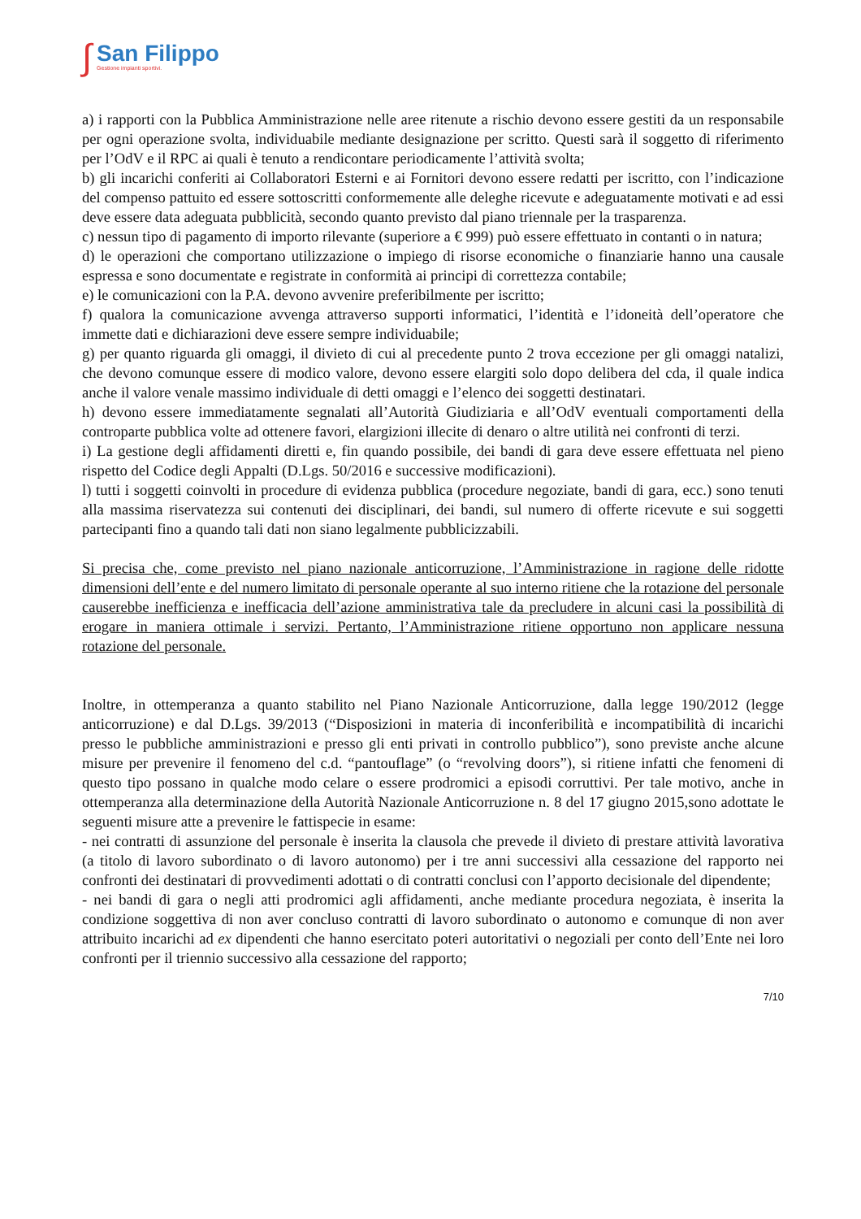∫
San Filippo
Gestione impianti sportivi.
a) i rapporti con la Pubblica Amministrazione nelle aree ritenute a rischio devono essere gestiti da un responsabile per ogni operazione svolta, individuabile mediante designazione per scritto. Questi sarà il soggetto di riferimento per l’OdV e il RPC ai quali è tenuto a rendicontare periodicamente l’attività svolta;
b) gli incarichi conferiti ai Collaboratori Esterni e ai Fornitori devono essere redatti per iscritto, con l’indicazione del compenso pattuito ed essere sottoscritti conformemente alle deleghe ricevute e adeguatamente motivati e ad essi deve essere data adeguata pubblicità, secondo quanto previsto dal piano triennale per la trasparenza.
c) nessun tipo di pagamento di importo rilevante (superiore a € 999) può essere effettuato in contanti o in natura;
d) le operazioni che comportano utilizzazione o impiego di risorse economiche o finanziarie hanno una causale espressa e sono documentate e registrate in conformità ai principi di correttezza contabile;
e) le comunicazioni con la P.A. devono avvenire preferibilmente per iscritto;
f) qualora la comunicazione avvenga attraverso supporti informatici, l’identità e l’idoneità dell’operatore che immette dati e dichiarazioni deve essere sempre individuabile;
g) per quanto riguarda gli omaggi, il divieto di cui al precedente punto 2 trova eccezione per gli omaggi natalizi, che devono comunque essere di modico valore, devono essere elargiti solo dopo delibera del cda, il quale indica anche il valore venale massimo individuale di detti omaggi e l’elenco dei soggetti destinatari.
h) devono essere immediatamente segnalati all’Autorità Giudiziaria e all’OdV eventuali comportamenti della controparte pubblica volte ad ottenere favori, elargizioni illecite di denaro o altre utilità nei confronti di terzi.
i) La gestione degli affidamenti diretti e, fin quando possibile, dei bandi di gara deve essere effettuata nel pieno rispetto del Codice degli Appalti (D.Lgs. 50/2016 e successive modificazioni).
l) tutti i soggetti coinvolti in procedure di evidenza pubblica (procedure negoziate, bandi di gara, ecc.) sono tenuti alla massima riservatezza sui contenuti dei disciplinari, dei bandi, sul numero di offerte ricevute e sui soggetti partecipanti fino a quando tali dati non siano legalmente pubblicizzabili.
Si precisa che, come previsto nel piano nazionale anticorruzione, l’Amministrazione in ragione delle ridotte dimensioni dell’ente e del numero limitato di personale operante al suo interno ritiene che la rotazione del personale causerebbe inefficienza e inefficacia dell’azione amministrativa tale da precludere in alcuni casi la possibilità di erogare in maniera ottimale i servizi. Pertanto, l’Amministrazione ritiene opportuno non applicare nessuna rotazione del personale.
Inoltre, in ottemperanza a quanto stabilito nel Piano Nazionale Anticorruzione, dalla legge 190/2012 (legge anticorruzione) e dal D.Lgs. 39/2013 (“Disposizioni in materia di inconferibilità e incompatibilità di incarichi presso le pubbliche amministrazioni e presso gli enti privati in controllo pubblico”), sono previste anche alcune misure per prevenire il fenomeno del c.d. “pantouflage” (o “revolving doors”), si ritiene infatti che fenomeni di questo tipo possano in qualche modo celare o essere prodromici a episodi corruttivi. Per tale motivo, anche in ottemperanza alla determinazione della Autorità Nazionale Anticorruzione n. 8 del 17 giugno 2015,sono adottate le seguenti misure atte a prevenire le fattispecie in esame:
- nei contratti di assunzione del personale è inserita la clausola che prevede il divieto di prestare attività lavorativa (a titolo di lavoro subordinato o di lavoro autonomo) per i tre anni successivi alla cessazione del rapporto nei confronti dei destinatari di provvedimenti adottati o di contratti conclusi con l’apporto decisionale del dipendente;
- nei bandi di gara o negli atti prodromici agli affidamenti, anche mediante procedura negoziata, è inserita la condizione soggettiva di non aver concluso contratti di lavoro subordinato o autonomo e comunque di non aver attribuito incarichi ad ex dipendenti che hanno esercitato poteri autoritativi o negoziali per conto dell’Ente nei loro confronti per il triennio successivo alla cessazione del rapporto;
7/10